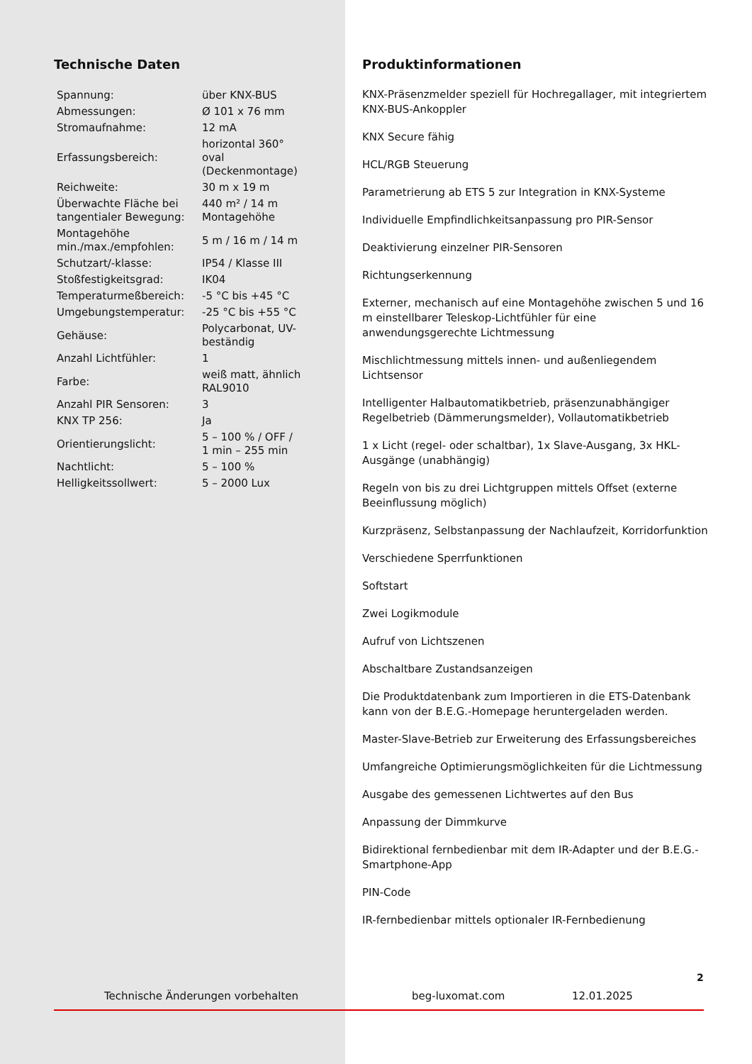Technische Daten
| Spannung: | über KNX-BUS |
| Abmessungen: | Ø 101 x 76 mm |
| Stromaufnahme: | 12 mA |
| Erfassungsbereich: | horizontal 360° oval (Deckenmontage) |
| Reichweite: | 30 m x 19 m |
| Überwachte Fläche bei tangentialer Bewegung: | 440 m² / 14 m Montagehöhe |
| Montagehöhe min./max./empfohlen: | 5 m / 16 m / 14 m |
| Schutzart/-klasse: | IP54 / Klasse III |
| Stoßfestigkeitsgrad: | IK04 |
| Temperaturmeßbereich: | -5 °C bis +45 °C |
| Umgebungstemperatur: | -25 °C bis +55 °C |
| Gehäuse: | Polycarbonat, UV-beständig |
| Anzahl Lichtfühler: | 1 |
| Farbe: | weiß matt, ähnlich RAL9010 |
| Anzahl PIR Sensoren: | 3 |
| KNX TP 256: | Ja |
| Orientierungslicht: | 5 – 100 % / OFF / 1 min – 255 min |
| Nachtlicht: | 5 – 100 % |
| Helligkeitssollwert: | 5 – 2000 Lux |
Produktinformationen
KNX-Präsenzmelder speziell für Hochregallager, mit integriertem KNX-BUS-Ankoppler
KNX Secure fähig
HCL/RGB Steuerung
Parametrierung ab ETS 5 zur Integration in KNX-Systeme
Individuelle Empfindlichkeitsanpassung pro PIR-Sensor
Deaktivierung einzelner PIR-Sensoren
Richtungserkennung
Externer, mechanisch auf eine Montagehöhe zwischen 5 und 16 m einstellbarer Teleskop-Lichtfühler für eine anwendungsgerechte Lichtmessung
Mischlichtmessung mittels innen- und außenliegendem Lichtsensor
Intelligenter Halbautomatikbetrieb, präsenzunabhängiger Regelbetrieb (Dämmerungsmelder), Vollautomatikbetrieb
1 x Licht (regel- oder schaltbar), 1x Slave-Ausgang, 3x HKL-Ausgänge (unabhängig)
Regeln von bis zu drei Lichtgruppen mittels Offset (externe Beeinflussung möglich)
Kurzpräsenz, Selbstanpassung der Nachlaufzeit, Korridorfunktion
Verschiedene Sperrfunktionen
Softstart
Zwei Logikmodule
Aufruf von Lichtszenen
Abschaltbare Zustandsanzeigen
Die Produktdatenbank zum Importieren in die ETS-Datenbank kann von der B.E.G.-Homepage heruntergeladen werden.
Master-Slave-Betrieb zur Erweiterung des Erfassungsbereiches
Umfangreiche Optimierungsmöglichkeiten für die Lichtmessung
Ausgabe des gemessenen Lichtwertes auf den Bus
Anpassung der Dimmkurve
Bidirektional fernbedienbar mit dem IR-Adapter und der B.E.G.-Smartphone-App
PIN-Code
IR-fernbedienbar mittels optionaler IR-Fernbedienung
2
Technische Änderungen vorbehalten beg-luxomat.com 12.01.2025